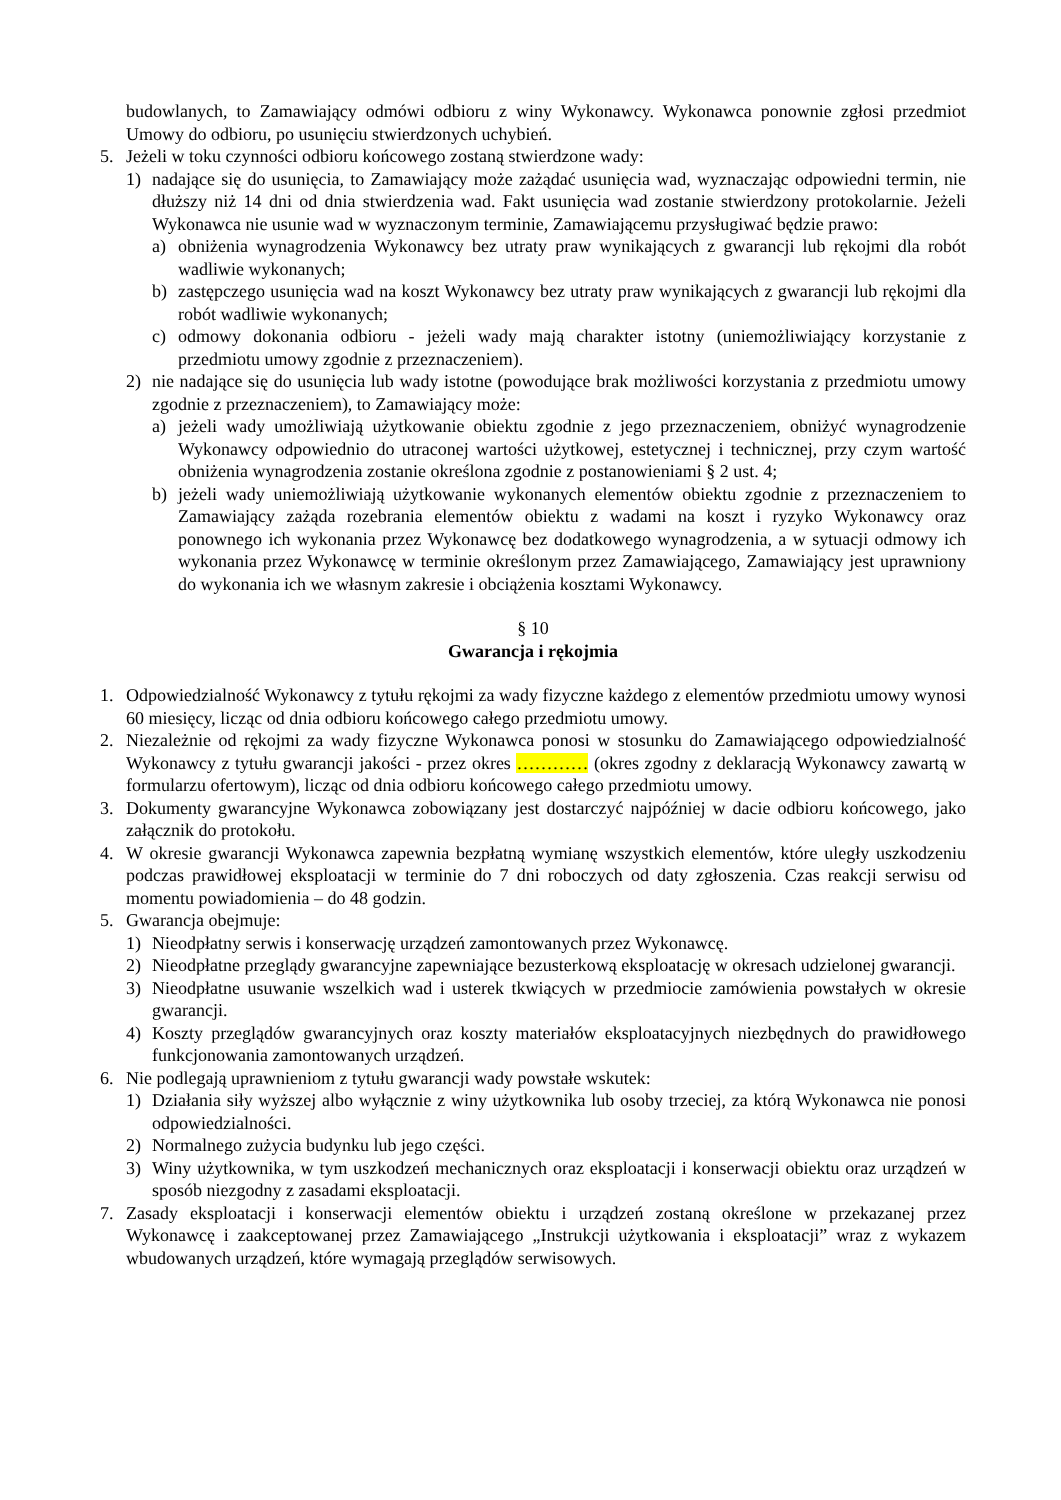budowlanych, to Zamawiający odmówi odbioru z winy Wykonawcy. Wykonawca ponownie zgłosi przedmiot Umowy do odbioru, po usunięciu stwierdzonych uchybień.
5. Jeżeli w toku czynności odbioru końcowego zostaną stwierdzone wady:
1) nadające się do usunięcia, to Zamawiający może zażądać usunięcia wad, wyznaczając odpowiedni termin, nie dłuższy niż 14 dni od dnia stwierdzenia wad. Fakt usunięcia wad zostanie stwierdzony protokolarnie. Jeżeli Wykonawca nie usunie wad w wyznaczonym terminie, Zamawiającemu przysługiwać będzie prawo:
a) obniżenia wynagrodzenia Wykonawcy bez utraty praw wynikających z gwarancji lub rękojmi dla robót wadliwie wykonanych;
b) zastępczego usunięcia wad na koszt Wykonawcy bez utraty praw wynikających z gwarancji lub rękojmi dla robót wadliwie wykonanych;
c) odmowy dokonania odbioru - jeżeli wady mają charakter istotny (uniemożliwiający korzystanie z przedmiotu umowy zgodnie z przeznaczeniem).
2) nie nadające się do usunięcia lub wady istotne (powodujące brak możliwości korzystania z przedmiotu umowy zgodnie z przeznaczeniem), to Zamawiający może:
a) jeżeli wady umożliwiają użytkowanie obiektu zgodnie z jego przeznaczeniem, obniżyć wynagrodzenie Wykonawcy odpowiednio do utraconej wartości użytkowej, estetycznej i technicznej, przy czym wartość obniżenia wynagrodzenia zostanie określona zgodnie z postanowieniami § 2 ust. 4;
b) jeżeli wady uniemożliwiają użytkowanie wykonanych elementów obiektu zgodnie z przeznaczeniem to Zamawiający zażąda rozebrania elementów obiektu z wadami na koszt i ryzyko Wykonawcy oraz ponownego ich wykonania przez Wykonawcę bez dodatkowego wynagrodzenia, a w sytuacji odmowy ich wykonania przez Wykonawcę w terminie określonym przez Zamawiającego, Zamawiający jest uprawniony do wykonania ich we własnym zakresie i obciążenia kosztami Wykonawcy.
§ 10
Gwarancja i rękojmia
1. Odpowiedzialność Wykonawcy z tytułu rękojmi za wady fizyczne każdego z elementów przedmiotu umowy wynosi 60 miesięcy, licząc od dnia odbioru końcowego całego przedmiotu umowy.
2. Niezależnie od rękojmi za wady fizyczne Wykonawca ponosi w stosunku do Zamawiającego odpowiedzialność Wykonawcy z tytułu gwarancji jakości - przez okres ………… (okres zgodny z deklaracją Wykonawcy zawartą w formularzu ofertowym), licząc od dnia odbioru końcowego całego przedmiotu umowy.
3. Dokumenty gwarancyjne Wykonawca zobowiązany jest dostarczyć najpóźniej w dacie odbioru końcowego, jako załącznik do protokołu.
4. W okresie gwarancji Wykonawca zapewnia bezpłatną wymianę wszystkich elementów, które uległy uszkodzeniu podczas prawidłowej eksploatacji w terminie do 7 dni roboczych od daty zgłoszenia. Czas reakcji serwisu od momentu powiadomienia – do 48 godzin.
5. Gwarancja obejmuje:
1) Nieodpłatny serwis i konserwację urządzeń zamontowanych przez Wykonawcę.
2) Nieodpłatne przeglądy gwarancyjne zapewniające bezusterkową eksploatację w okresach udzielonej gwarancji.
3) Nieodpłatne usuwanie wszelkich wad i usterek tkwiących w przedmiocie zamówienia powstałych w okresie gwarancji.
4) Koszty przeglądów gwarancyjnych oraz koszty materiałów eksploatacyjnych niezbędnych do prawidłowego funkcjonowania zamontowanych urządzeń.
6. Nie podlegają uprawnieniom z tytułu gwarancji wady powstałe wskutek:
1) Działania siły wyższej albo wyłącznie z winy użytkownika lub osoby trzeciej, za którą Wykonawca nie ponosi odpowiedzialności.
2) Normalnego zużycia budynku lub jego części.
3) Winy użytkownika, w tym uszkodzeń mechanicznych oraz eksploatacji i konserwacji obiektu oraz urządzeń w sposób niezgodny z zasadami eksploatacji.
7. Zasady eksploatacji i konserwacji elementów obiektu i urządzeń zostaną określone w przekazanej przez Wykonawcę i zaakceptowanej przez Zamawiającego „Instrukcji użytkowania i eksploatacji” wraz z wykazem wbudowanych urządzeń, które wymagają przeglądów serwisowych.